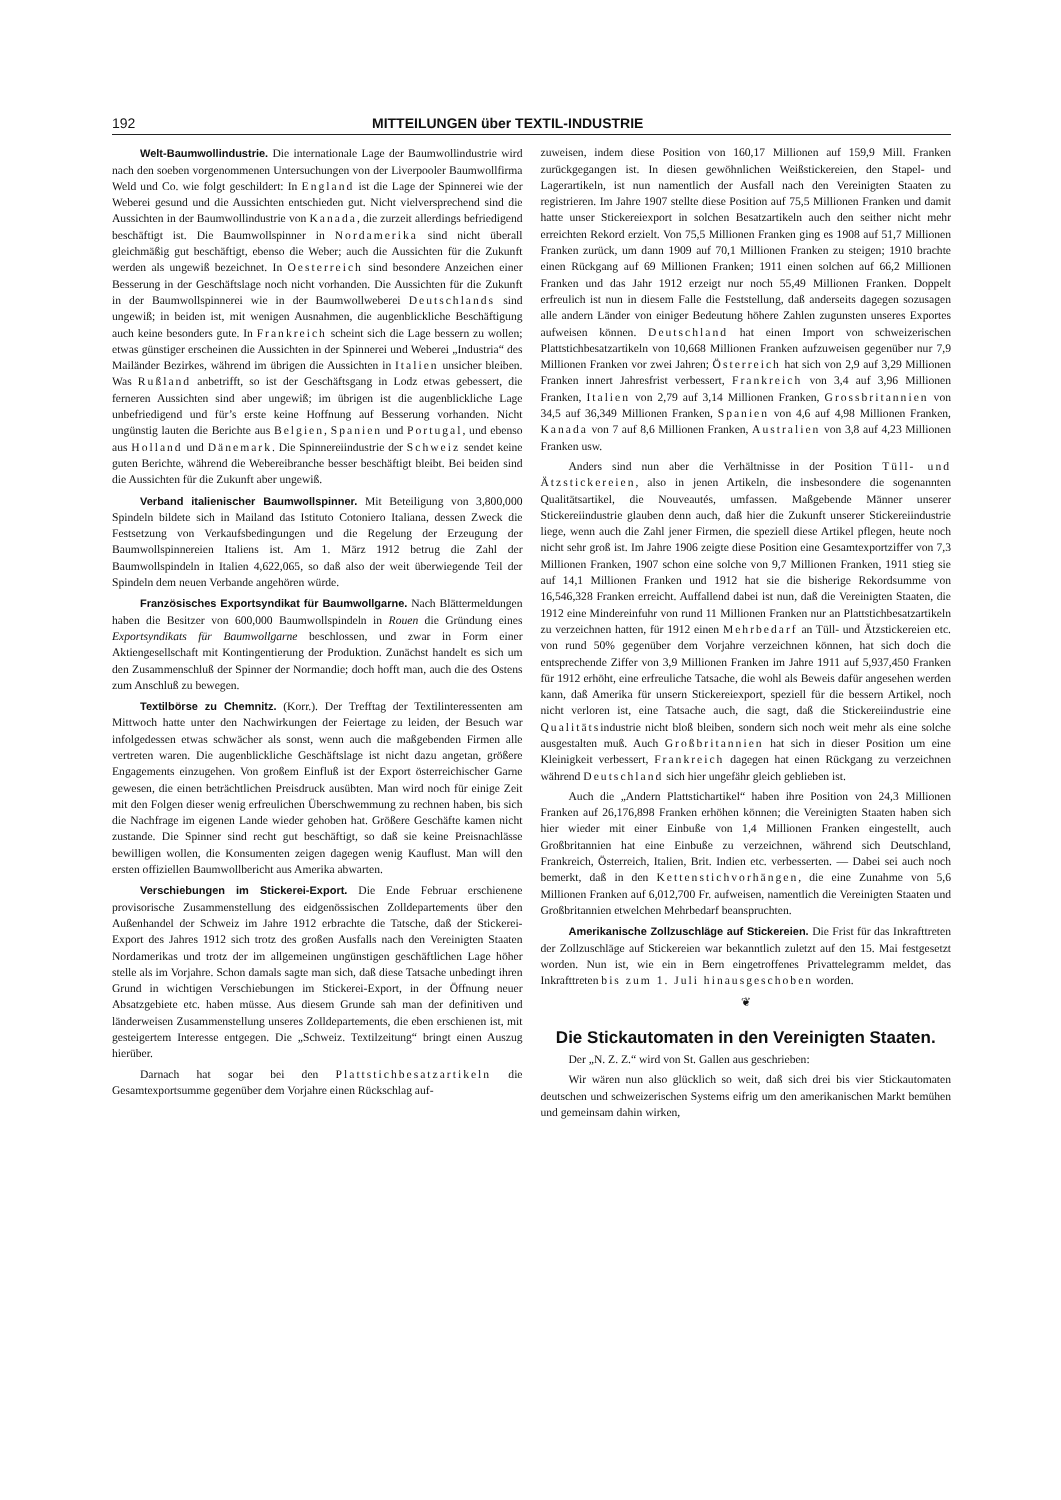192 MITTEILUNGEN über TEXTIL-INDUSTRIE
Welt-Baumwollindustrie. Die internationale Lage der Baumwollindustrie wird nach den soeben vorgenommenen Untersuchungen von der Liverpooler Baumwollfirma Weld und Co. wie folgt geschildert: In England ist die Lage der Spinnerei wie der Weberei gesund und die Aussichten entschieden gut. Nicht vielversprechend sind die Aussichten in der Baumwollindustrie von Kanada, die zurzeit allerdings befriedigend beschäftigt ist. Die Baumwollspinner in Nordamerika sind nicht überall gleichmäßig gut beschäftigt, ebenso die Weber; auch die Aussichten für die Zukunft werden als ungewiß bezeichnet. In Oesterreich sind besondere Anzeichen einer Besserung in der Geschäftslage noch nicht vorhanden. Die Aussichten für die Zukunft in der Baumwollspinnerei wie in der Baumwollweberei Deutschlands sind ungewiß; in beiden ist, mit wenigen Ausnahmen, die augenblickliche Beschäftigung auch keine besonders gute. In Frankreich scheint sich die Lage bessern zu wollen; etwas günstiger erscheinen die Aussichten in der Spinnerei und Weberei „Industria“ des Mailänder Bezirkes, während im übrigen die Aussichten in Italien unsicher bleiben. Was Rußland anbetrifft, so ist der Geschäftsgang in Lodz etwas gebessert, die ferneren Aussichten sind aber ungewiß; im übrigen ist die augenblickliche Lage unbefriedigend und für’s erste keine Hoffnung auf Besserung vorhanden. Nicht ungünstig lauten die Berichte aus Belgien, Spanien und Portugal, und ebenso aus Holland und Dänemark. Die Spinnereiindustrie der Schweiz sendet keine guten Berichte, während die Webereibranche besser beschäftigt bleibt. Bei beiden sind die Aussichten für die Zukunft aber ungewiß.
Verband italienischer Baumwollspinner. Mit Beteiligung von 3,800,000 Spindeln bildete sich in Mailand das Istituto Cotoniero Italiana, dessen Zweck die Festsetzung von Verkaufsbedingungen und die Regelung der Erzeugung der Baumwollspinnereien Italiens ist. Am 1. März 1912 betrug die Zahl der Baumwollspindeln in Italien 4,622,065, so daß also der weit überwiegende Teil der Spindeln dem neuen Verbande angehören würde.
Französisches Exportsyndikat für Baumwollgarne. Nach Blättermeldungen haben die Besitzer von 600,000 Baumwollspindeln in Rouen die Gründung eines Exportsyndikats für Baumwollgarne beschlossen, und zwar in Form einer Aktiengesellschaft mit Kontingentierung der Produktion. Zunächst handelt es sich um den Zusammenschluß der Spinner der Normandie; doch hofft man, auch die des Ostens zum Anschluß zu bewegen.
Textilbörse zu Chemnitz. (Korr.). Der Trefftag der Textilinteressenten am Mittwoch hatte unter den Nachwirkungen der Feiertage zu leiden, der Besuch war infolgedessen etwas schwächer als sonst, wenn auch die maßgebenden Firmen alle vertreten waren. Die augenblickliche Geschäftslage ist nicht dazu angetan, größere Engagements einzugehen. Von großem Einfluß ist der Export österreichischer Garne gewesen, die einen beträchtlichen Preisdruck ausübten. Man wird noch für einige Zeit mit den Folgen dieser wenig erfreulichen Überschwemmung zu rechnen haben, bis sich die Nachfrage im eigenen Lande wieder gehoben hat. Größere Geschäfte kamen nicht zustande. Die Spinner sind recht gut beschäftigt, so daß sie keine Preisnachlässe bewilligen wollen, die Konsumenten zeigen dagegen wenig Kauflust. Man will den ersten offiziellen Baumwollbericht aus Amerika abwarten.
Verschiebungen im Stickerei-Export. Die Ende Februar erschienene provisorische Zusammenstellung des eidgenössischen Zolldepartements über den Außenhandel der Schweiz im Jahre 1912 erbrachte die Tatsche, daß der Stickerei-Export des Jahres 1912 sich trotz des großen Ausfalls nach den Vereinigten Staaten Nordamerikas und trotz der im allgemeinen ungünstigen geschäftlichen Lage höher stelle als im Vorjahre. Schon damals sagte man sich, daß diese Tatsache unbedingt ihren Grund in wichtigen Verschiebungen im Stickerei-Export, in der Öffnung neuer Absatzgebiete etc. haben müsse. Aus diesem Grunde sah man der definitiven und länderweisen Zusammenstellung unseres Zolldepartements, die eben erschienen ist, mit gesteigertem Interesse entgegen. Die „Schweiz. Textilzeitung“ bringt einen Auszug hierüber.
Darnach hat sogar bei den Plattstichbesatzartikeln die Gesamtexportsumme gegenüber dem Vorjahre einen Rückschlag auf-
zuweisen, indem diese Position von 160,17 Millionen auf 159,9 Mill. Franken zurückgegangen ist. In diesen gewöhnlichen Weißstickereien, den Stapel- und Lagerartikeln, ist nun namentlich der Ausfall nach den Vereinigten Staaten zu registrieren. Im Jahre 1907 stellte diese Position auf 75,5 Millionen Franken und damit hatte unser Stickereiexport in solchen Besatzartikeln auch den seither nicht mehr erreichten Rekord erzielt. Von 75,5 Millionen Franken ging es 1908 auf 51,7 Millionen Franken zurück, um dann 1909 auf 70,1 Millionen Franken zu steigen; 1910 brachte einen Rückgang auf 69 Millionen Franken; 1911 einen solchen auf 66,2 Millionen Franken und das Jahr 1912 erzeigt nur noch 55,49 Millionen Franken. Doppelt erfreulich ist nun in diesem Falle die Feststellung, daß anderseits dagegen sozusagen alle andern Länder von einiger Bedeutung höhere Zahlen zugunsten unseres Exportes aufweisen können. Deutschland hat einen Import von schweizerischen Plattstichbesatzartikeln von 10,668 Millionen Franken aufzuweisen gegenüber nur 7,9 Millionen Franken vor zwei Jahren; Österreich hat sich von 2,9 auf 3,29 Millionen Franken innert Jahresfrist verbessert, Frankreich von 3,4 auf 3,96 Millionen Franken, Italien von 2,79 auf 3,14 Millionen Franken, Grossbritannien von 34,5 auf 36,349 Millionen Franken, Spanien von 4,6 auf 4,98 Millionen Franken, Kanada von 7 auf 8,6 Millionen Franken, Australien von 3,8 auf 4,23 Millionen Franken usw.
Anders sind nun aber die Verhältnisse in der Position Tüll- und Ätzstickereien, also in jenen Artikeln, die insbesondere die sogenannten Qualitätsartikel, die Nouveautés, umfassen. Maßgebende Männer unserer Stickereiindustrie glauben denn auch, daß hier die Zukunft unserer Stickereiindustrie liege, wenn auch die Zahl jener Firmen, die speziell diese Artikel pflegen, heute noch nicht sehr groß ist. Im Jahre 1906 zeigte diese Position eine Gesamtexportziffer von 7,3 Millionen Franken, 1907 schon eine solche von 9,7 Millionen Franken, 1911 stieg sie auf 14,1 Millionen Franken und 1912 hat sie die bisherige Rekordsumme von 16,546,328 Franken erreicht. Auffallend dabei ist nun, daß die Vereinigten Staaten, die 1912 eine Mindereinfuhr von rund 11 Millionen Franken nur an Plattstichbesatzartikeln zu verzeichnen hatten, für 1912 einen Mehrbedarf an Tüll- und Ätzstickereien etc. von rund 50% gegenüber dem Vorjahre verzeichnen können, hat sich doch die entsprechende Ziffer von 3,9 Millionen Franken im Jahre 1911 auf 5,937,450 Franken für 1912 erhöht, eine erfreuliche Tatsache, die wohl als Beweis dafür angesehen werden kann, daß Amerika für unsern Stickereiexport, speziell für die bessern Artikel, noch nicht verloren ist, eine Tatsache auch, die sagt, daß die Stickereiindustrie eine Qualitätsindustrie nicht bloß bleiben, sondern sich noch weit mehr als eine solche ausgestalten muß. Auch Großbritannien hat sich in dieser Position um eine Kleinigkeit verbessert, Frankreich dagegen hat einen Rückgang zu verzeichnen während Deutschland sich hier ungefähr gleich geblieben ist.
Auch die „Andern Plattstichartikel“ haben ihre Position von 24,3 Millionen Franken auf 26,176,898 Franken erhöhen können; die Vereinigten Staaten haben sich hier wieder mit einer Einbuße von 1,4 Millionen Franken eingestellt, auch Großbritannien hat eine Einbuße zu verzeichnen, während sich Deutschland, Frankreich, Österreich, Italien, Brit. Indien etc. verbesserten. — Dabei sei auch noch bemerkt, daß in den Kettenstichvorhängen, die eine Zunahme von 5,6 Millionen Franken auf 6,012,700 Fr. aufweisen, namentlich die Vereinigten Staaten und Großbritannien etwelchen Mehrbedarf beanspruchten.
Amerikanische Zollzuschläge auf Stickereien. Die Frist für das Inkrafttreten der Zollzuschläge auf Stickereien war bekanntlich zuletzt auf den 15. Mai festgesetzt worden. Nun ist, wie ein in Bern eingetroffenes Privattelegramm meldet, das Inkrafttreten bis zum 1. Juli hinausgeschoben worden.
❦
Die Stickautomaten in den Vereinigten Staaten.
Der „N. Z. Z.“ wird von St. Gallen aus geschrieben:
Wir wären nun also glücklich so weit, daß sich drei bis vier Stickautomaten deutschen und schweizerischen Systems eifrig um den amerikanischen Markt bemühen und gemeinsam dahin wirken,